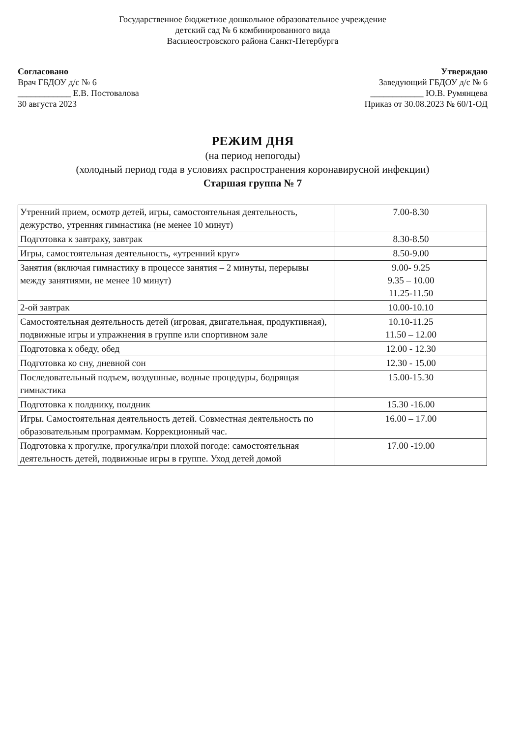Государственное бюджетное дошкольное образовательное учреждение
детский сад № 6 комбинированного вида
Василеостровского района Санкт-Петербурга
Согласовано
Врач ГБДОУ д/с № 6
____________ Е.В. Постовалова
30 августа 2023
Утверждаю
Заведующий ГБДОУ д/с № 6
____________ Ю.В. Румянцева
Приказ от 30.08.2023 № 60/1-ОД
РЕЖИМ ДНЯ
(на период непогоды)
(холодный период года в условиях распространения коронавирусной инфекции)
Старшая группа № 7
| Утренний прием, осмотр детей, игры, самостоятельная деятельность, дежурство, утренняя гимнастика (не менее 10 минут) | 7.00-8.30 |
| Подготовка к завтраку, завтрак | 8.30-8.50 |
| Игры, самостоятельная деятельность, «утренний круг» | 8.50-9.00 |
| Занятия (включая гимнастику в процессе занятия – 2 минуты, перерывы между занятиями, не менее 10 минут) | 9.00- 9.25 9.35 – 10.00 11.25-11.50 |
| 2-ой завтрак | 10.00-10.10 |
| Самостоятельная деятельность детей (игровая, двигательная, продуктивная), подвижные игры и упражнения в группе или спортивном зале | 10.10-11.25 11.50 – 12.00 |
| Подготовка к обеду, обед | 12.00 - 12.30 |
| Подготовка ко сну, дневной сон | 12.30 - 15.00 |
| Последовательный подъем, воздушные, водные процедуры, бодрящая гимнастика | 15.00-15.30 |
| Подготовка к полднику, полдник | 15.30 -16.00 |
| Игры. Самостоятельная деятельность детей. Совместная деятельность по образовательным программам. Коррекционный час. | 16.00 – 17.00 |
| Подготовка к прогулке, прогулка/при плохой погоде: самостоятельная деятельность детей, подвижные игры в группе. Уход детей домой | 17.00 -19.00 |